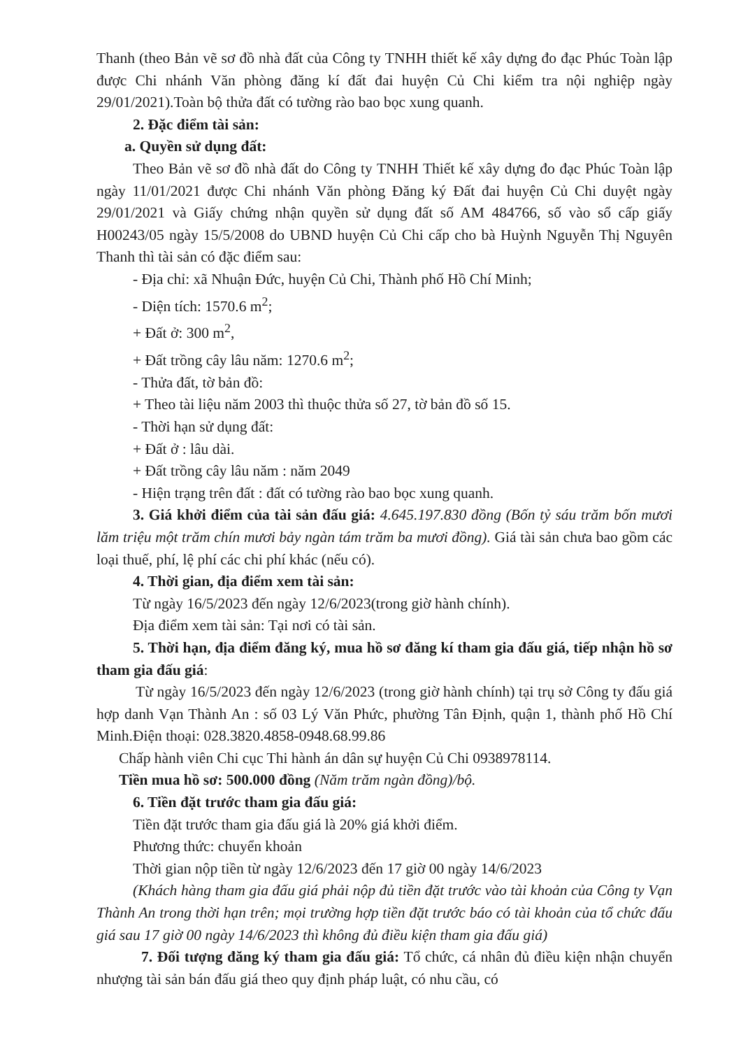Thanh (theo Bản vẽ sơ đồ nhà đất của Công ty TNHH thiết kế xây dựng đo đạc Phúc Toàn lập được Chi nhánh Văn phòng đăng kí đất đai huyện Củ Chi kiểm tra nội nghiệp ngày 29/01/2021).Toàn bộ thửa đất có tường rào bao bọc xung quanh.
2. Đặc điểm tài sản:
a. Quyền sử dụng đất:
Theo Bản vẽ sơ đồ nhà đất do Công ty TNHH Thiết kế xây dựng đo đạc Phúc Toàn lập ngày 11/01/2021 được Chi nhánh Văn phòng Đăng ký Đất đai huyện Củ Chi duyệt ngày 29/01/2021 và Giấy chứng nhận quyền sử dụng đất số AM 484766, số vào sổ cấp giấy H00243/05 ngày 15/5/2008 do UBND huyện Củ Chi cấp cho bà Huỳnh Nguyễn Thị Nguyên Thanh thì tài sản có đặc điểm sau:
- Địa chỉ: xã Nhuận Đức, huyện Củ Chi, Thành phố Hồ Chí Minh;
- Diện tích: 1570.6 m<sup>2</sup>;
+ Đất ở: 300 m<sup>2</sup>,
+ Đất trồng cây lâu năm: 1270.6 m<sup>2</sup>;
- Thửa đất, tờ bản đồ:
+ Theo tài liệu năm 2003 thì thuộc thửa số 27, tờ bản đồ số 15.
- Thời hạn sử dụng đất:
+ Đất ở : lâu dài.
+ Đất trồng cây lâu năm : năm 2049
- Hiện trạng trên đất : đất có tường rào bao bọc xung quanh.
3. Giá khởi điểm của tài sản đấu giá: 4.645.197.830 đồng (Bốn tỷ sáu trăm bốn mươi lăm triệu một trăm chín mươi bảy ngàn tám trăm ba mươi đồng). Giá tài sản chưa bao gồm các loại thuế, phí, lệ phí các chi phí khác (nếu có).
4. Thời gian, địa điểm xem tài sản:
Từ ngày 16/5/2023 đến ngày 12/6/2023(trong giờ hành chính).
Địa điểm xem tài sản: Tại nơi có tài sản.
5. Thời hạn, địa điểm đăng ký, mua hồ sơ đăng kí tham gia đấu giá, tiếp nhận hồ sơ tham gia đấu giá:
Từ ngày 16/5/2023 đến ngày 12/6/2023 (trong giờ hành chính) tại trụ sở Công ty đấu giá hợp danh Vạn Thành An : số 03 Lý Văn Phức, phường Tân Định, quận 1, thành phố Hồ Chí Minh.Điện thoại: 028.3820.4858-0948.68.99.86
Chấp hành viên Chi cục Thi hành án dân sự huyện Củ Chi 0938978114.
Tiền mua hồ sơ: 500.000 đồng (Năm trăm ngàn đồng)/bộ.
6. Tiền đặt trước tham gia đấu giá:
Tiền đặt trước tham gia đấu giá là 20% giá khởi điểm.
Phương thức: chuyển khoản
Thời gian nộp tiền từ ngày 12/6/2023 đến 17 giờ 00 ngày 14/6/2023
(Khách hàng tham gia đấu giá phải nộp đủ tiền đặt trước vào tài khoản của Công ty Vạn Thành An trong thời hạn trên; mọi trường hợp tiền đặt trước báo có tài khoản của tổ chức đấu giá sau 17 giờ 00 ngày 14/6/2023 thì không đủ điều kiện tham gia đấu giá)
7. Đối tượng đăng ký tham gia đấu giá: Tổ chức, cá nhân đủ điều kiện nhận chuyển nhượng tài sản bán đấu giá theo quy định pháp luật, có nhu cầu, có